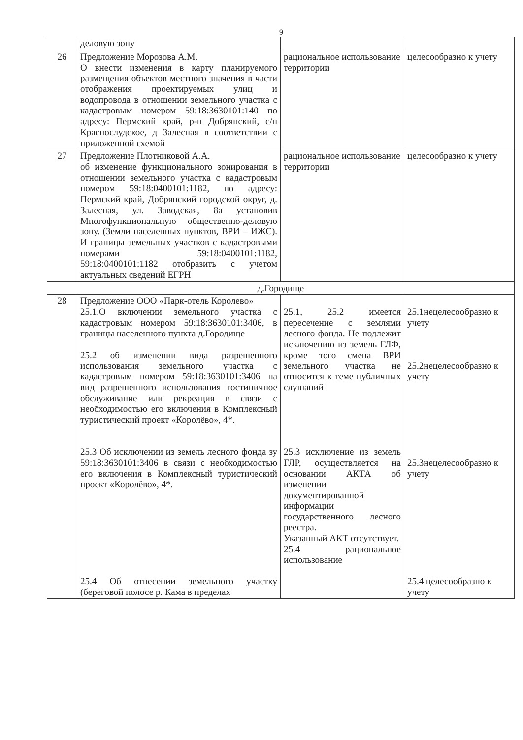9
| | деловую зону | | |
| 26 | Предложение Морозова А.М. О внести изменения в карту планируемого размещения объектов местного значения в части отображения проектируемых улиц и водопровода в отношении земельного участка с кадастровым номером 59:18:3630101:140 по адресу: Пермский край, р-н Добрянский, с/п Краснослудское, д Залесная в соответствии с приложенной схемой | рациональное использование территории | целесообразно к учету |
| 27 | Предложение Плотниковой А.А. об изменение функционального зонирования в отношении земельного участка с кадастровым номером 59:18:0400101:1182, по адресу: Пермский край, Добрянский городской округ, д. Залесная, ул. Заводская, 8а установив Многофункциональную общественно-деловую зону. (Земли населенных пунктов, ВРИ – ИЖС). И границы земельных участков с кадастровыми номерами 59:18:0400101:1182, 59:18:0400101:1182 отобразить с учетом актуальных сведений ЕГРН | рациональное использование территории | целесообразно к учету |
| д.Городище | | | |
| 28 | Предложение ООО «Парк-отель Королево» 25.1.О включении земельного участка с кадастровым номером 59:18:3630101:3406, в границы населенного пункта д.Городище 25.2 об изменении вида разрешенного использования земельного участка с кадастровым номером 59:18:3630101:3406 на вид разрешенного использования гостиничное обслуживание или рекреация в связи с необходимостью его включения в Комплексный туристический проект «Королёво», 4*. 25.3 Об исключении из земель лесного фонда зу 59:18:3630101:3406 в связи с необходимостью его включения в Комплексный туристический проект «Королёво», 4*. 25.4 Об отнесении земельного участку (береговой полосе р. Кама в пределах | 25.1, 25.2 имеется пересечение с землями лесного фонда. Не подлежит исключению из земель ГЛФ, кроме того смена ВРИ земельного участка не относится к теме публичных слушаний 25.3 исключение из земель ГЛР, осуществляется на основании АКТА об изменении документированной информации государственного лесного реестра. Указанный АКТ отсутствует. 25.4 рациональное использование | 25.1нецелесообразно к учету 25.2нецелесообразно к учету 25.3нецелесообразно к учету 25.4 целесообразно к учету |